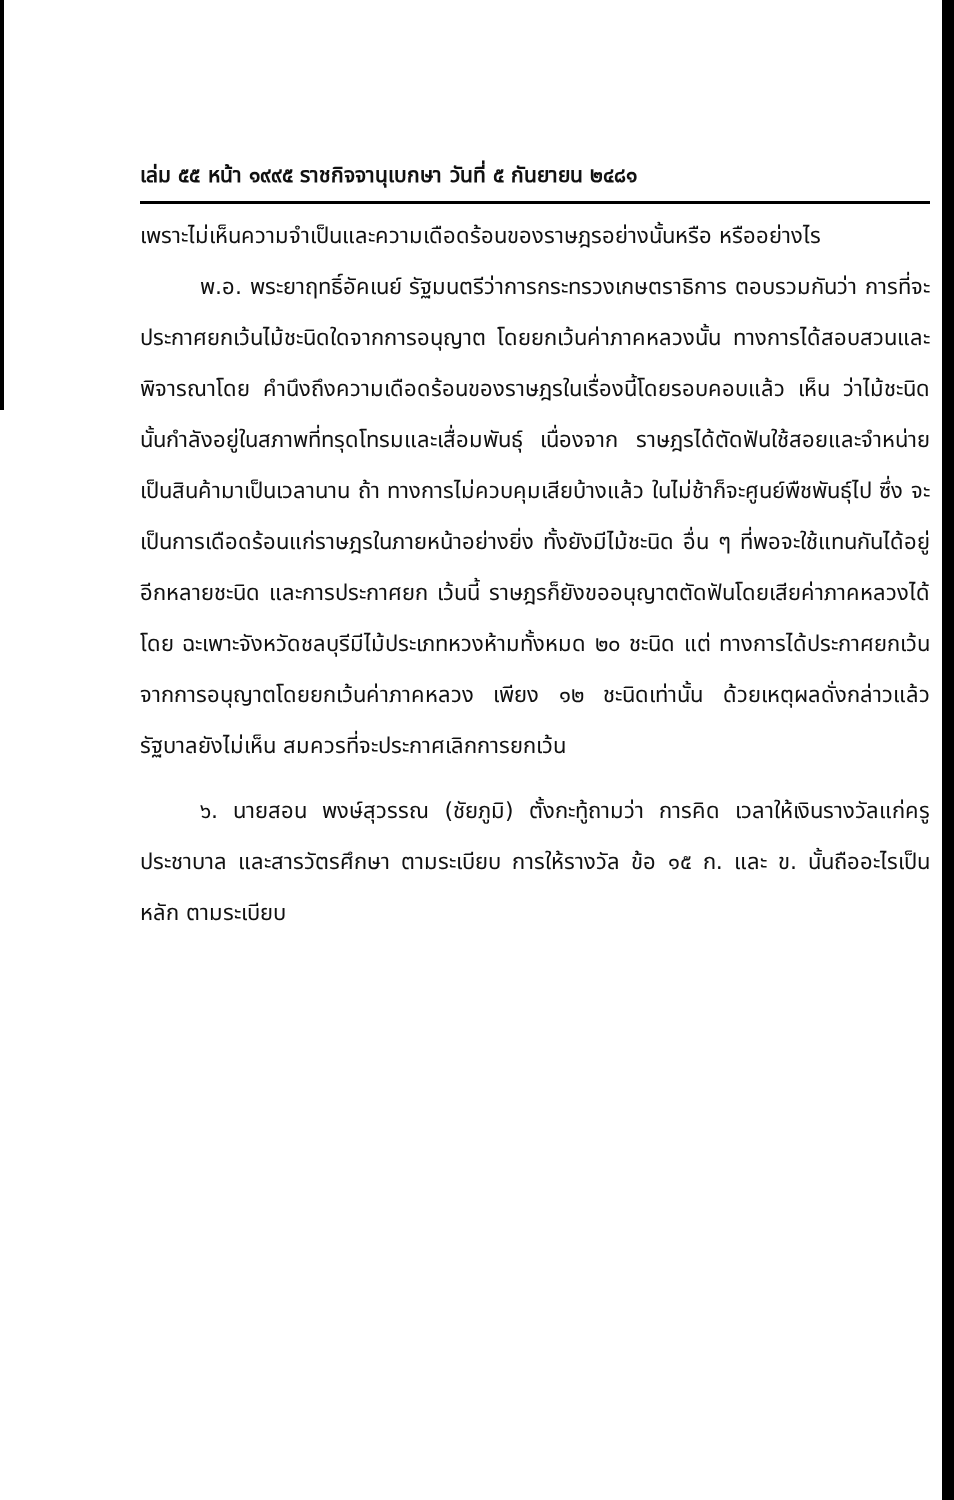เล่ม ๕๕ หน้า ๑๙๙๕ ราชกิจจานุเบกษา วันที่ ๕ กันยายน ๒๔๘๑
เพราะไม่เห็นความจำเป็นและความเดือดร้อนของราษฎรอย่างนั้นหรือ หรืออย่างไร
พ.อ. พระยาฤทธิ์อัคเนย์ รัฐมนตรีว่าการกระทรวงเกษตราธิการ ตอบรวมกันว่า การที่จะประกาศยกเว้นไม้ชะนิดใดจากการอนุญาต โดยยกเว้นค่าภาคหลวงนั้น ทางการได้สอบสวนและพิจารณาโดย คำนึงถึงความเดือดร้อนของราษฎรในเรื่องนี้โดยรอบคอบแล้ว เห็น ว่าไม้ชะนิดนั้นกำลังอยู่ในสภาพที่ทรุดโทรมและเสื่อมพันธุ์ เนื่องจาก ราษฎรได้ตัดฟันใช้สอยและจำหน่ายเป็นสินค้ามาเป็นเวลานาน ถ้า ทางการไม่ควบคุมเสียบ้างแล้ว ในไม่ช้าก็จะศูนย์พืชพันธุ์ไป ซึ่ง จะเป็นการเดือดร้อนแก่ราษฎรในภายหน้าอย่างยิ่ง ทั้งยังมีไม้ชะนิด อื่น ๆ ที่พอจะใช้แทนกันได้อยู่อีกหลายชะนิด และการประกาศยก เว้นนี้ ราษฎรก็ยังขออนุญาตตัดฟันโดยเสียค่าภาคหลวงได้ โดย ฉะเพาะจังหวัดชลบุรีมีไม้ประเภทหวงห้ามทั้งหมด ๒๐ ชะนิด แต่ ทางการได้ประกาศยกเว้นจากการอนุญาตโดยยกเว้นค่าภาคหลวง เพียง ๑๒ ชะนิดเท่านั้น ด้วยเหตุผลดั่งกล่าวแล้ว รัฐบาลยังไม่เห็น สมควรที่จะประกาศเลิกการยกเว้น
๖. นายสอน พงษ์สุวรรณ (ชัยภูมิ) ตั้งกะทู้ถามว่า การคิด เวลาให้เงินรางวัลแก่ครูประชาบาล และสารวัตรศึกษา ตามระเบียบ การให้รางวัล ข้อ ๑๕ ก. และ ข. นั้นถืออะไรเป็นหลัก ตามระเบียบ